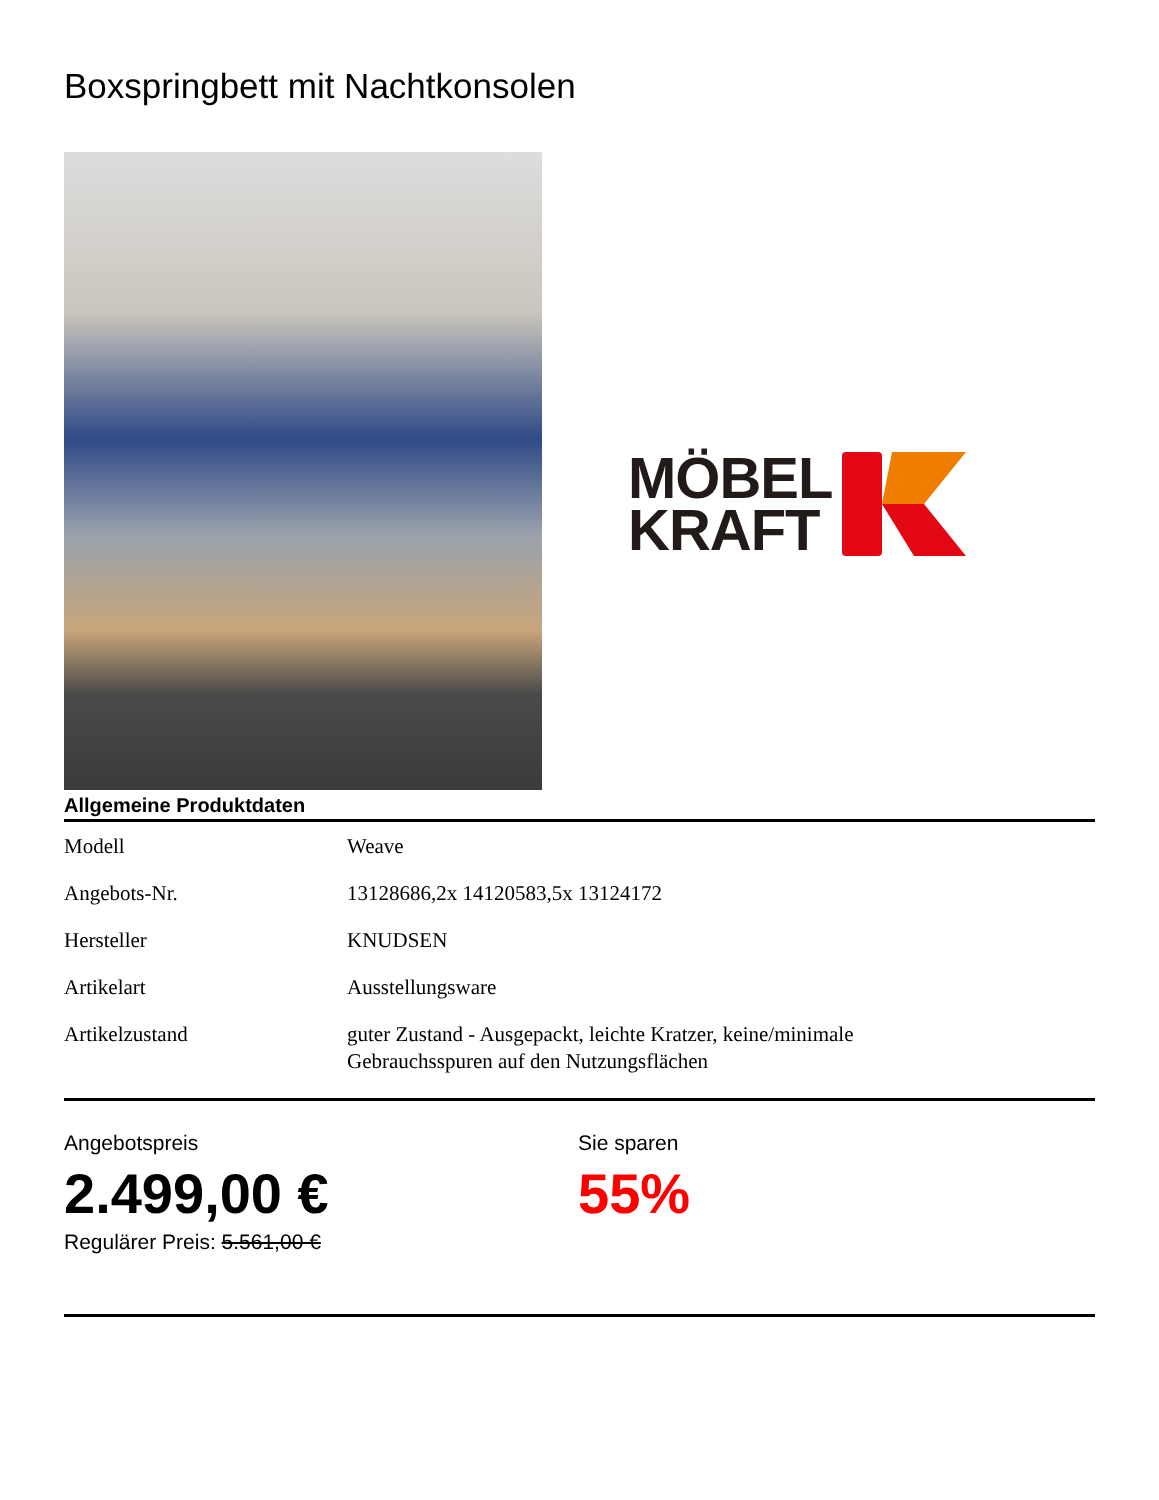Boxspringbett mit Nachtkonsolen
MÖBEL
KRAFT
Allgemeine Produktdaten
| Modell | Weave |
| Angebots-Nr. | 13128686,2x 14120583,5x 13124172 |
| Hersteller | KNUDSEN |
| Artikelart | Ausstellungsware |
| Artikelzustand | guter Zustand - Ausgepackt, leichte Kratzer, keine/minimale Gebrauchsspuren auf den Nutzungsflächen |
Angebotspreis
2.499,00 €
Regulärer Preis: 5.561,00 €
Sie sparen
55%